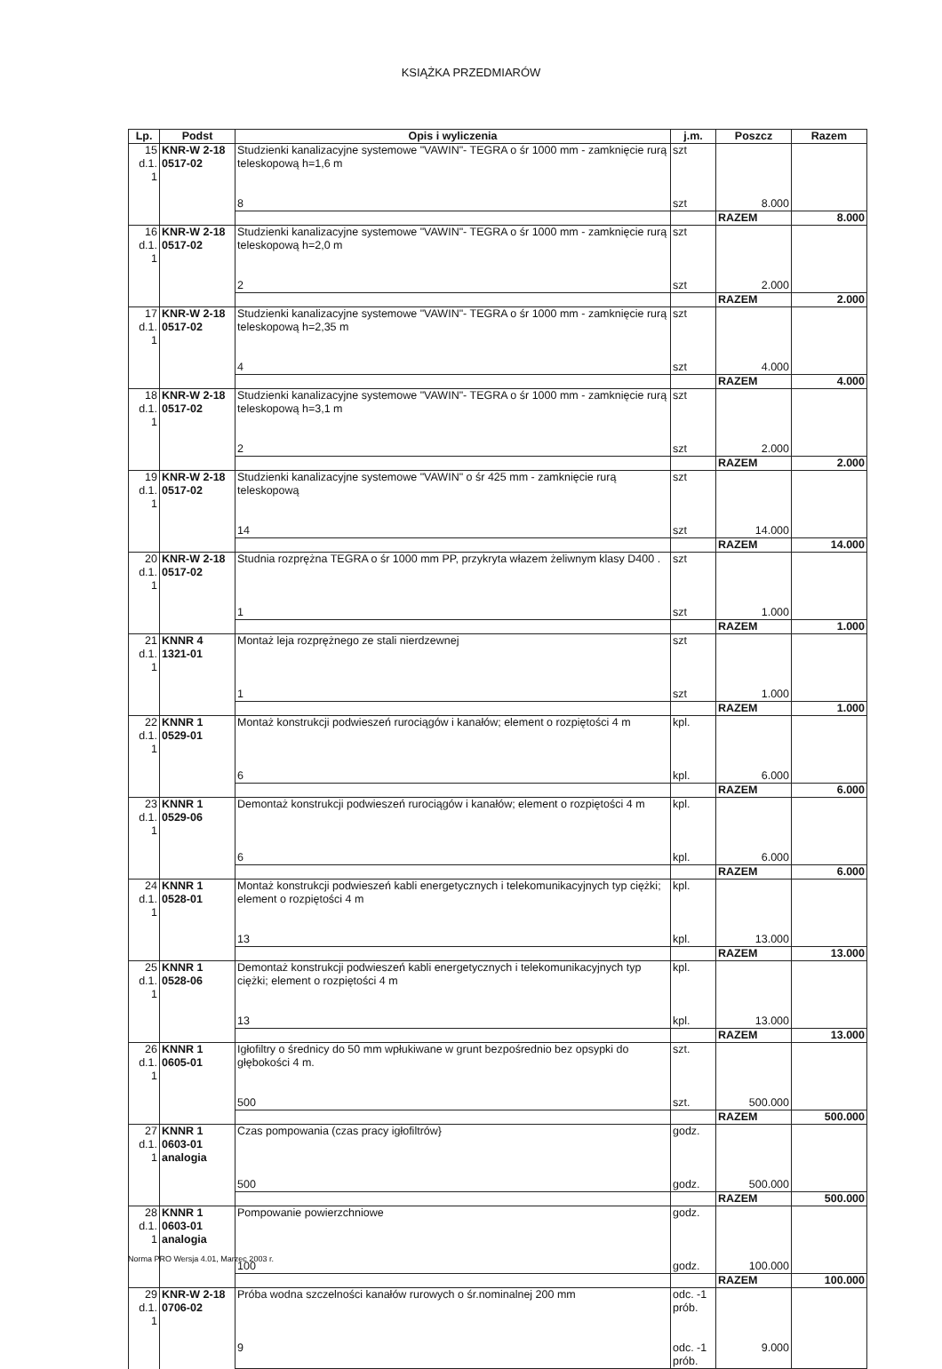KSIĄŻKA PRZEDMIARÓW
| Lp. | Podst | Opis i wyliczenia | j.m. | Poszcz | Razem |
| --- | --- | --- | --- | --- | --- |
| 15 d.1. 1 | KNR-W 2-18 0517-02 | Studzienki kanalizacyjne systemowe "VAWIN"- TEGRA o śr 1000 mm - zamknięcie rurą teleskopową h=1,6 m | szt | | |
| | | 8 | szt | 8.000 | |
| | | | | RAZEM | 8.000 |
| 16 d.1. 1 | KNR-W 2-18 0517-02 | Studzienki kanalizacyjne systemowe "VAWIN"- TEGRA o śr 1000 mm - zamknięcie rurą teleskopową h=2,0 m | szt | | |
| | | 2 | szt | 2.000 | |
| | | | | RAZEM | 2.000 |
| 17 d.1. 1 | KNR-W 2-18 0517-02 | Studzienki kanalizacyjne systemowe "VAWIN"- TEGRA o śr 1000 mm - zamknięcie rurą teleskopową h=2,35 m | szt | | |
| | | 4 | szt | 4.000 | |
| | | | | RAZEM | 4.000 |
| 18 d.1. 1 | KNR-W 2-18 0517-02 | Studzienki kanalizacyjne systemowe "VAWIN"- TEGRA o śr 1000 mm - zamknięcie rurą teleskopową h=3,1 m | szt | | |
| | | 2 | szt | 2.000 | |
| | | | | RAZEM | 2.000 |
| 19 d.1. 1 | KNR-W 2-18 0517-02 | Studzienki kanalizacyjne systemowe "VAWIN" o śr 425 mm - zamknięcie rurą teleskopową | szt | | |
| | | 14 | szt | 14.000 | |
| | | | | RAZEM | 14.000 |
| 20 d.1. 1 | KNR-W 2-18 0517-02 | Studnia rozprężna TEGRA o śr 1000 mm PP, przykryta włazem żeliwnym klasy D400 . | szt | | |
| | | 1 | szt | 1.000 | |
| | | | | RAZEM | 1.000 |
| 21 d.1. 1 | KNNR 4 1321-01 | Montaż leja rozprężnego ze stali nierdzewnej | szt | | |
| | | 1 | szt | 1.000 | |
| | | | | RAZEM | 1.000 |
| 22 d.1. 1 | KNNR 1 0529-01 | Montaż konstrukcji podwieszeń rurociągów i kanałów; element o rozpiętości 4 m | kpl. | | |
| | | 6 | kpl. | 6.000 | |
| | | | | RAZEM | 6.000 |
| 23 d.1. 1 | KNNR 1 0529-06 | Demontaż konstrukcji podwieszeń rurociągów i kanałów; element o rozpiętości 4 m | kpl. | | |
| | | 6 | kpl. | 6.000 | |
| | | | | RAZEM | 6.000 |
| 24 d.1. 1 | KNNR 1 0528-01 | Montaż konstrukcji podwieszeń kabli energetycznych i telekomunikacyjnych typ ciężki; element o rozpiętości 4 m | kpl. | | |
| | | 13 | kpl. | 13.000 | |
| | | | | RAZEM | 13.000 |
| 25 d.1. 1 | KNNR 1 0528-06 | Demontaż konstrukcji podwieszeń kabli energetycznych i telekomunikacyjnych typ ciężki; element o rozpiętości 4 m | kpl. | | |
| | | 13 | kpl. | 13.000 | |
| | | | | RAZEM | 13.000 |
| 26 d.1. 1 | KNNR 1 0605-01 | Igłofiltry o średnicy do 50 mm wpłukiwane w grunt bezpośrednio bez opsypki do głębokości 4 m. | szt. | | |
| | | 500 | szt. | 500.000 | |
| | | | | RAZEM | 500.000 |
| 27 d.1. 1 | KNNR 1 0603-01 analogia | Czas pompowania (czas pracy igłofiltrów} | godz. | | |
| | | 500 | godz. | 500.000 | |
| | | | | RAZEM | 500.000 |
| 28 d.1. 1 | KNNR 1 0603-01 analogia | Pompowanie powierzchniowe | godz. | | |
| | | 100 | godz. | 100.000 | |
| | | | | RAZEM | 100.000 |
| 29 d.1. 1 | KNR-W 2-18 0706-02 | Próba wodna szczelności kanałów rurowych o śr.nominalnej 200 mm | odc. -1 prób. | | |
| | | 9 | odc. -1 prób. | 9.000 | |
Norma PRO Wersja 4.01, Marzec 2003 r.